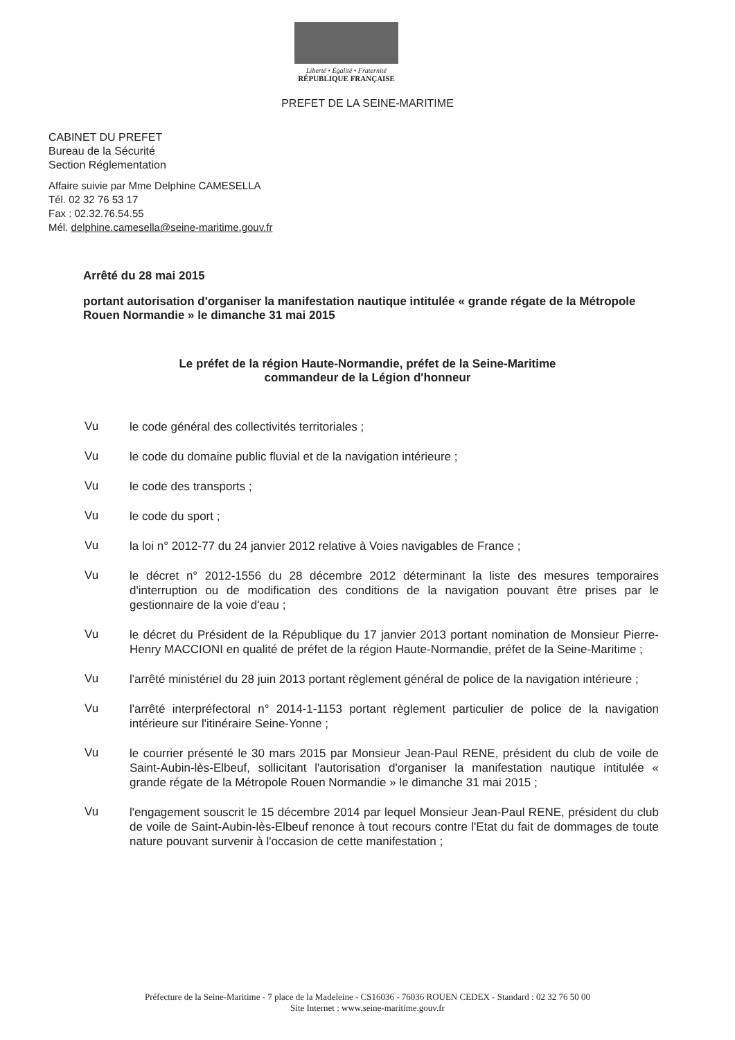Liberté • Égalité • Fraternité
RÉPUBLIQUE FRANÇAISE
PREFET DE LA SEINE-MARITIME
CABINET DU PREFET
Bureau de la Sécurité
Section Réglementation
Affaire suivie par Mme Delphine CAMESELLA
Tél. 02 32 76 53 17
Fax : 02.32.76.54.55
Mél. delphine.camesella@seine-maritime.gouv.fr
Arrêté du 28 mai 2015
portant autorisation d'organiser la manifestation nautique intitulée « grande régate de la Métropole Rouen Normandie » le dimanche 31 mai 2015
Le préfet de la région Haute-Normandie, préfet de la Seine-Maritime
commandeur de la Légion d'honneur
Vu
le code général des collectivités territoriales ;
Vu
le code du domaine public fluvial et de la navigation intérieure ;
Vu
le code des transports ;
Vu
le code du sport ;
Vu
la loi n° 2012-77 du 24 janvier 2012 relative à Voies navigables de France ;
Vu
le décret n° 2012-1556 du 28 décembre 2012 déterminant la liste des mesures temporaires d'interruption ou de modification des conditions de la navigation pouvant être prises par le gestionnaire de la voie d'eau ;
Vu
le décret du Président de la République du 17 janvier 2013 portant nomination de Monsieur Pierre-Henry MACCIONI en qualité de préfet de la région Haute-Normandie, préfet de la Seine-Maritime ;
Vu
l'arrêté ministériel du 28 juin 2013 portant règlement général de police de la navigation intérieure ;
Vu
l'arrêté interpréfectoral n° 2014-1-1153 portant règlement particulier de police de la navigation intérieure sur l'itinéraire Seine-Yonne ;
Vu
le courrier présenté le 30 mars 2015 par Monsieur Jean-Paul RENE, président du club de voile de Saint-Aubin-lès-Elbeuf, sollicitant l'autorisation d'organiser la manifestation nautique intitulée « grande régate de la Métropole Rouen Normandie » le dimanche 31 mai 2015 ;
Vu
l'engagement souscrit le 15 décembre 2014 par lequel Monsieur Jean-Paul RENE, président du club de voile de Saint-Aubin-lès-Elbeuf renonce à tout recours contre l'Etat du fait de dommages de toute nature pouvant survenir à l'occasion de cette manifestation ;
Préfecture de la Seine-Maritime - 7 place de la Madeleine - CS16036 - 76036 ROUEN CEDEX - Standard : 02 32 76 50 00
Site Internet : www.seine-maritime.gouv.fr